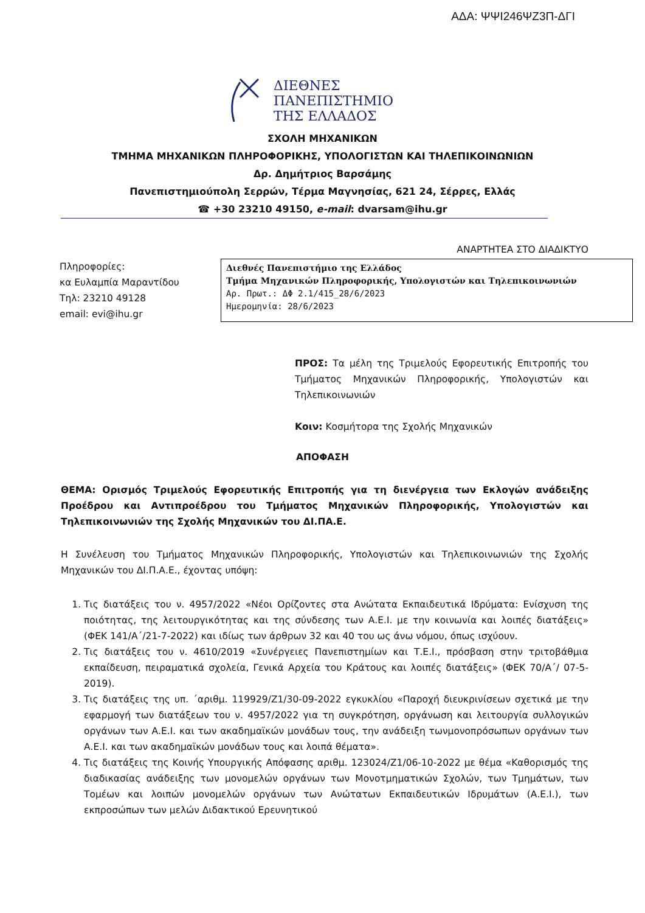ΑΔΑ: ΨΨΙ246ΨΖ3Π-ΔΓΙ
ΔΙΕΘΝΕΣ
ΠΑΝΕΠΙΣΤΗΜΙΟ
ΤΗΣ ΕΛΛΑΔΟΣ
ΣΧΟΛΗ ΜΗΧΑΝΙΚΩΝ
ΤΜΗΜΑ ΜΗΧΑΝΙΚΩΝ ΠΛΗΡΟΦΟΡΙΚΗΣ, ΥΠΟΛΟΓΙΣΤΩΝ ΚΑΙ ΤΗΛΕΠΙΚΟΙΝΩΝΙΩΝ
Δρ. Δημήτριος Βαρσάμης
Πανεπιστημιούπολη Σερρών, Τέρμα Μαγνησίας, 621 24, Σέρρες, Ελλάς
☎ +30 23210 49150, e-mail: dvarsam@ihu.gr
ΑΝΑΡΤΗΤΕΑ ΣΤΟ ΔΙΑΔΙΚΤΥΟ
Πληροφορίες:
κα Ευλαμπία Μαραντίδου
Τηλ: 23210 49128
email: evi@ihu.gr
Διεθνές Πανεπιστήμιο της Ελλάδος
Τμήμα Μηχανικών Πληροφορικής, Υπολογιστών και Τηλεπικοινωνιών
Αρ. Πρωτ.: ΔΦ 2.1/415_28/6/2023
Ημερομηνία: 28/6/2023
ΠΡΟΣ: Τα μέλη της Τριμελούς Εφορευτικής Επιτροπής του Τμήματος Μηχανικών Πληροφορικής, Υπολογιστών και Τηλεπικοινωνιών
Κοιν: Κοσμήτορα της Σχολής Μηχανικών
ΑΠΟΦΑΣΗ
ΘΕΜΑ: Ορισμός Τριμελούς Εφορευτικής Επιτροπής για τη διενέργεια των Εκλογών ανάδειξης Προέδρου και Αντιπροέδρου του Τμήματος Μηχανικών Πληροφορικής, Υπολογιστών και Τηλεπικοινωνιών της Σχολής Μηχανικών του ΔΙ.ΠΑ.Ε.
Η Συνέλευση του Τμήματος Μηχανικών Πληροφορικής, Υπολογιστών και Τηλεπικοινωνιών της Σχολής Μηχανικών του ΔΙ.Π.Α.Ε., έχοντας υπόψη:
1. Τις διατάξεις του ν. 4957/2022 «Νέοι Ορίζοντες στα Ανώτατα Εκπαιδευτικά Ιδρύματα: Ενίσχυση της ποιότητας, της λειτουργικότητας και της σύνδεσης των Α.Ε.Ι. με την κοινωνία και λοιπές διατάξεις» (ΦΕΚ 141/Α΄/21-7-2022) και ιδίως των άρθρων 32 και 40 του ως άνω νόμου, όπως ισχύουν.
2. Τις διατάξεις του ν. 4610/2019 «Συνέργειες Πανεπιστημίων και Τ.Ε.Ι., πρόσβαση στην τριτοβάθμια εκπαίδευση, πειραματικά σχολεία, Γενικά Αρχεία του Κράτους και λοιπές διατάξεις» (ΦΕΚ 70/Α΄/ 07-5-2019).
3. Τις διατάξεις της υπ. ΄αριθμ. 119929/Ζ1/30-09-2022 εγκυκλίου «Παροχή διευκρινίσεων σχετικά με την εφαρμογή των διατάξεων του ν. 4957/2022 για τη συγκρότηση, οργάνωση και λειτουργία συλλογικών οργάνων των Α.Ε.Ι. και των ακαδημαϊκών μονάδων τους, την ανάδειξη τωνμονοπρόσωπων οργάνων των Α.Ε.Ι. και των ακαδημαϊκών μονάδων τους και λοιπά θέματα».
4. Τις διατάξεις της Κοινής Υπουργικής Απόφασης αριθμ. 123024/Ζ1/06-10-2022 με θέμα «Καθορισμός της διαδικασίας ανάδειξης των μονομελών οργάνων των Μονοτμηματικών Σχολών, των Τμημάτων, των Τομέων και λοιπών μονομελών οργάνων των Ανώτατων Εκπαιδευτικών Ιδρυμάτων (Α.Ε.Ι.), των εκπροσώπων των μελών Διδακτικού Ερευνητικού